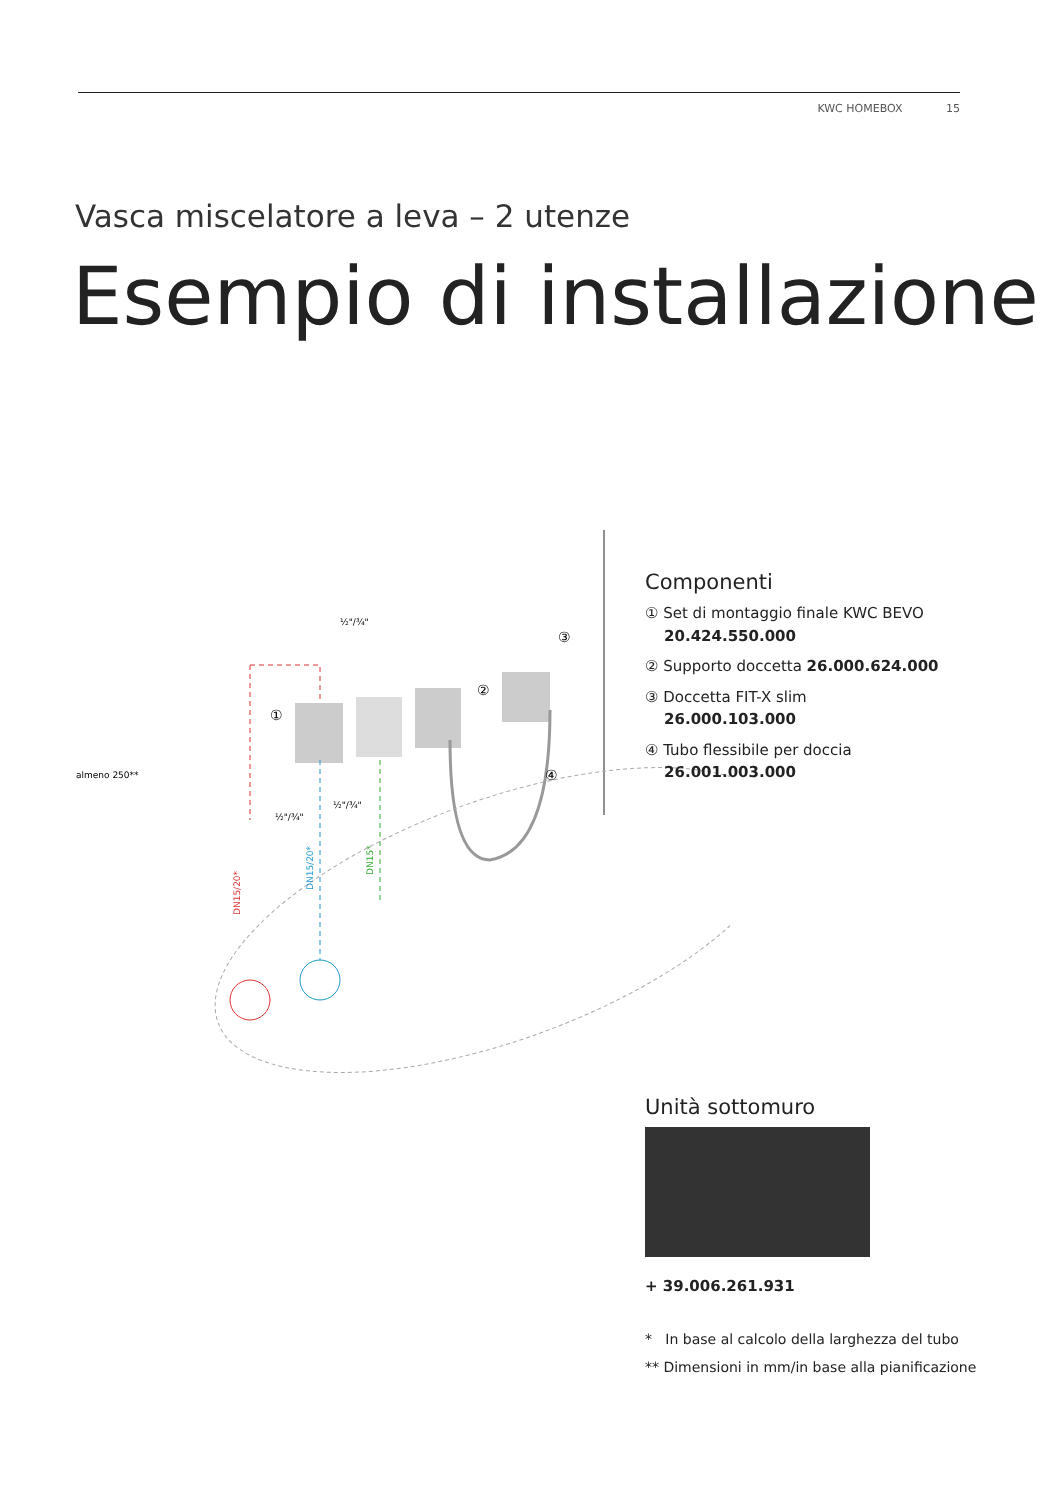KWC HOMEBOX 15
Vasca miscelatore a leva – 2 utenze
Esempio di installazione
½"/¾"
½"/¾"
½"/¾"
almeno 250**
DN15/20*
DN15/20*
DN15*
①
②
③
④
Componenti
① Set di montaggio finale KWC BEVO
20.424.550.000
② Supporto doccetta 26.000.624.000
③ Doccetta FIT-X slim
26.000.103.000
④ Tubo flessibile per doccia
26.001.003.000
Unità sottomuro
+ 39.006.261.931
* In base al calcolo della larghezza del tubo
** Dimensioni in mm/in base alla pianificazione